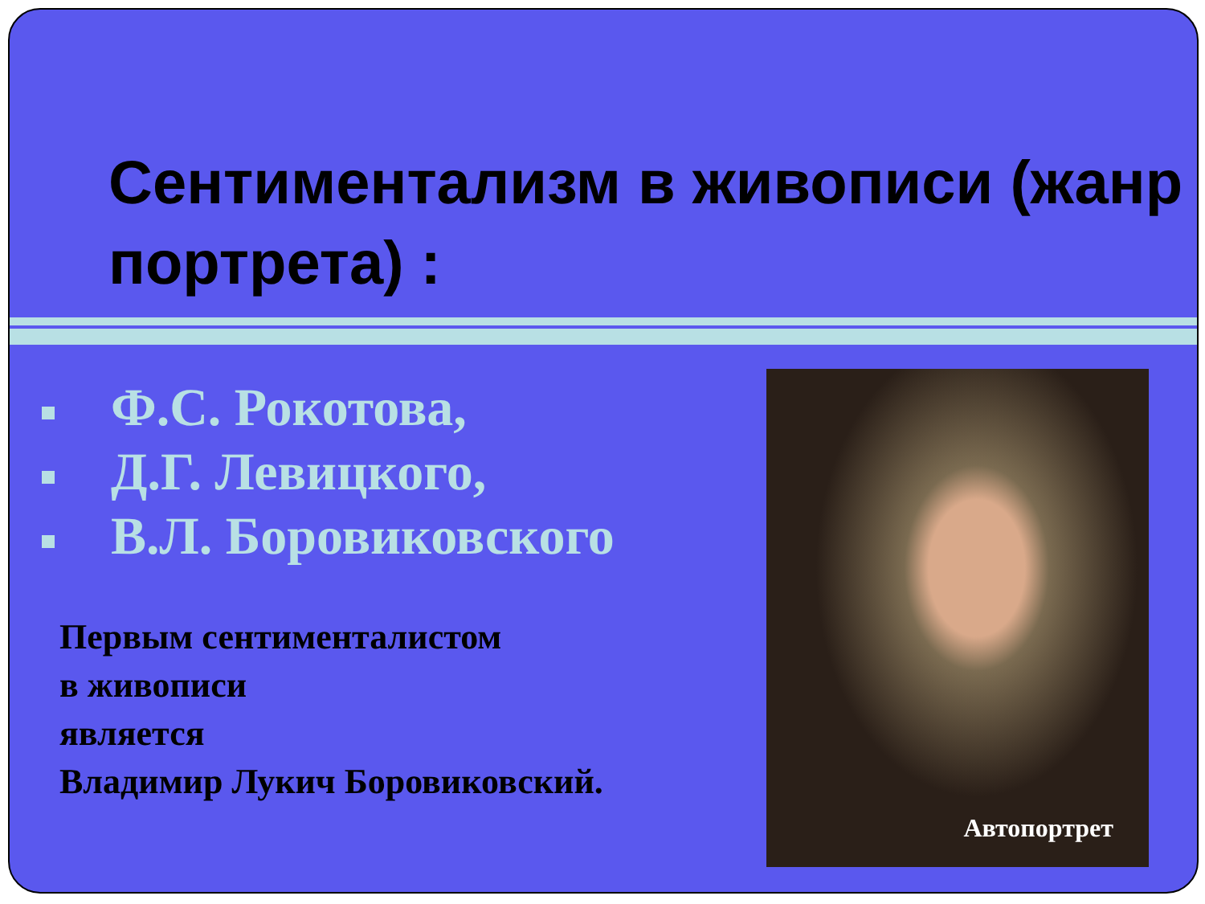Сентиментализм в живописи (жанр портрета) :
Ф.С. Рокотова,
Д.Г. Левицкого,
В.Л. Боровиковского
Первым сентименталистом
в живописи
является
Владимир Лукич Боровиковский.
Автопортрет